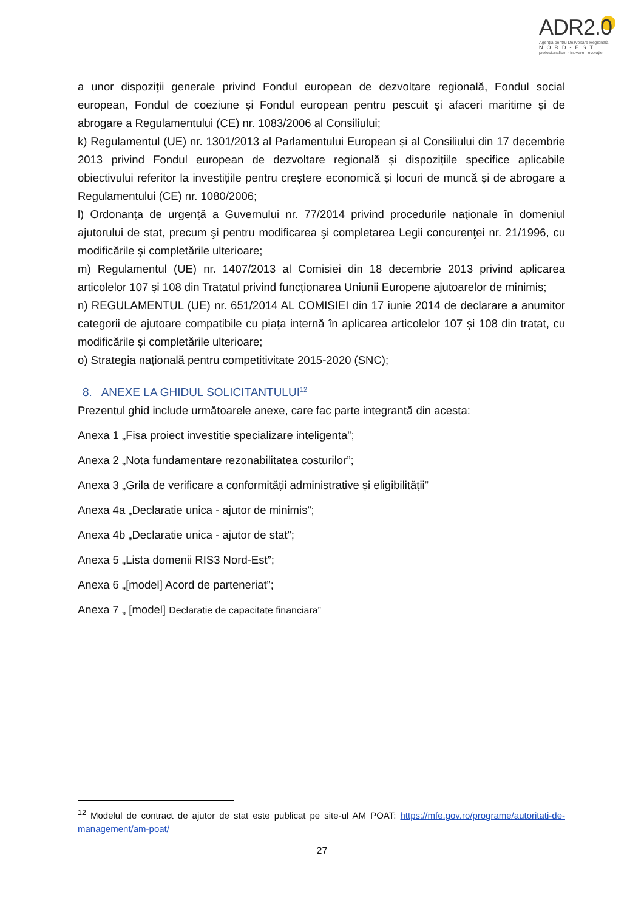ADR2.0
Agenția pentru Dezvoltare Regională
NORD-EST
profesionalism · inovare · evoluție
a unor dispoziții generale privind Fondul european de dezvoltare regională, Fondul social european, Fondul de coeziune și Fondul european pentru pescuit și afaceri maritime și de abrogare a Regulamentului (CE) nr. 1083/2006 al Consiliului;
k) Regulamentul (UE) nr. 1301/2013 al Parlamentului European și al Consiliului din 17 decembrie 2013 privind Fondul european de dezvoltare regională și dispozițiile specifice aplicabile obiectivului referitor la investițiile pentru creștere economică și locuri de muncă și de abrogare a Regulamentului (CE) nr. 1080/2006;
l) Ordonanța de urgență a Guvernului nr. 77/2014 privind procedurile naţionale în domeniul ajutorului de stat, precum şi pentru modificarea şi completarea Legii concurenţei nr. 21/1996, cu modificările şi completările ulterioare;
m) Regulamentul (UE) nr. 1407/2013 al Comisiei din 18 decembrie 2013 privind aplicarea articolelor 107 și 108 din Tratatul privind funcționarea Uniunii Europene ajutoarelor de minimis;
n) REGULAMENTUL (UE) nr. 651/2014 AL COMISIEI din 17 iunie 2014 de declarare a anumitor categorii de ajutoare compatibile cu piața internă în aplicarea articolelor 107 și 108 din tratat, cu modificările și completările ulterioare;
o) Strategia națională pentru competitivitate 2015-2020 (SNC);
8. ANEXE LA GHIDUL SOLICITANTULUI<sup>12</sup>
Prezentul ghid include următoarele anexe, care fac parte integrantă din acesta:
Anexa 1 „Fisa proiect investitie specializare inteligenta”;
Anexa 2 „Nota fundamentare rezonabilitatea costurilor”;
Anexa 3 „Grila de verificare a conformității administrative și eligibilității”
Anexa 4a „Declaratie unica - ajutor de minimis”;
Anexa 4b „Declaratie unica - ajutor de stat”;
Anexa 5 „Lista domenii RIS3 Nord-Est”;
Anexa 6 „[model] Acord de parteneriat”;
Anexa 7 „ [model] Declaratie de capacitate financiara”
<sup>12</sup> Modelul de contract de ajutor de stat este publicat pe site-ul AM POAT: https://mfe.gov.ro/programe/autoritati-de-management/am-poat/
27